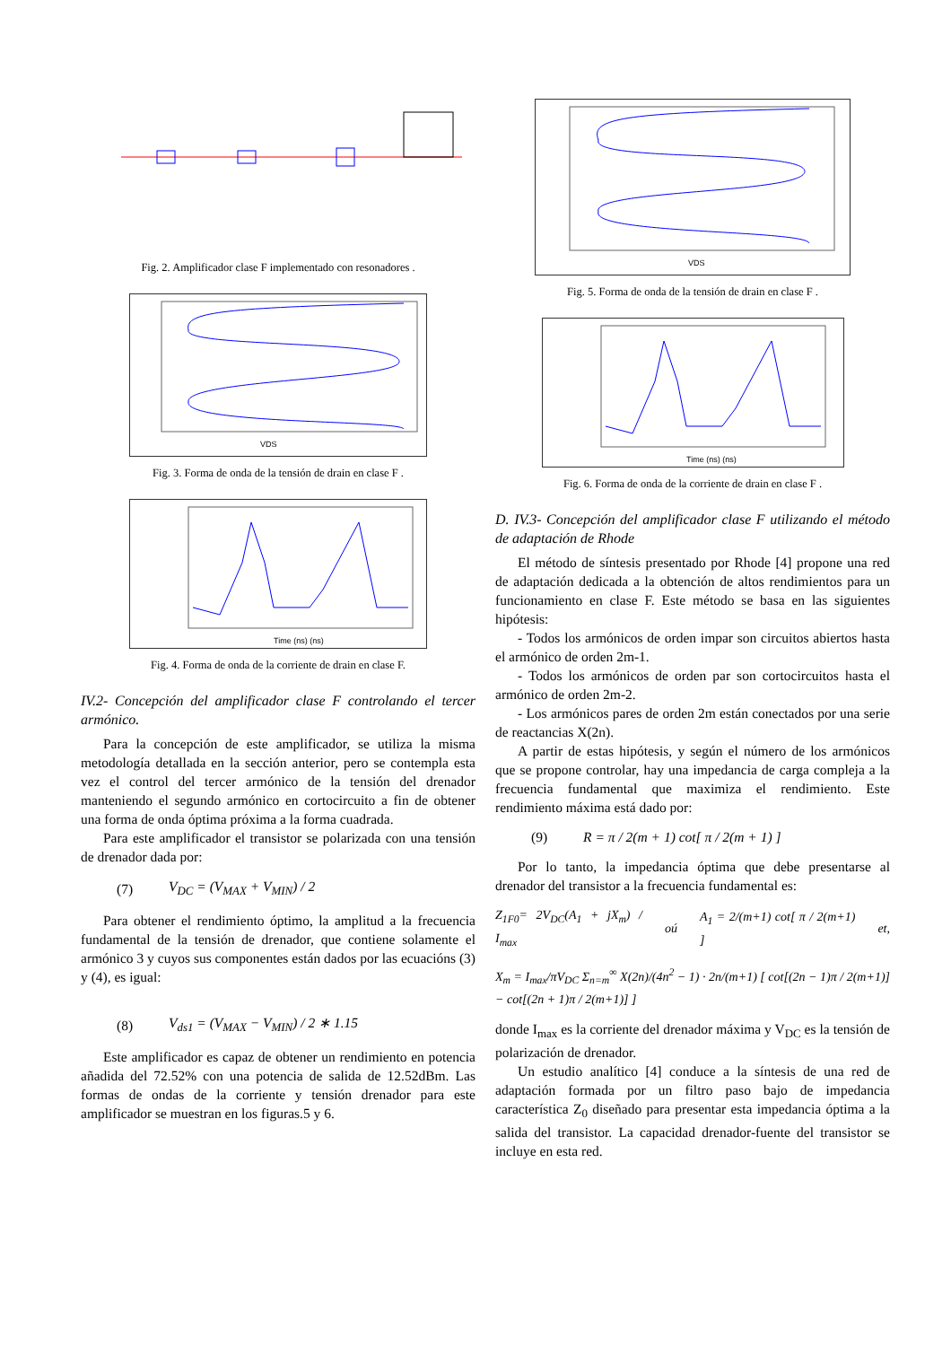Fig. 2. Amplificador clase F implementado con resonadores .
VDS
Fig. 3. Forma de onda de la tensión de drain en clase F .
Time (ns) (ns)
Fig. 4. Forma de onda de la corriente de drain en clase F.
IV.2- Concepción del amplificador clase F controlando el tercer armónico.
Para la concepción de este amplificador, se utiliza la misma metodología detallada en la sección anterior, pero se contempla esta vez el control del tercer armónico de la tensión del drenador manteniendo el segundo armónico en cortocircuito a fin de obtener una forma de onda óptima próxima a la forma cuadrada.
Para este amplificador el transistor se polarizada con una tensión de drenador dada por:
(7) V<sub>DC</sub> = (V<sub>MAX</sub> + V<sub>MIN</sub>) / 2
Para obtener el rendimiento óptimo, la amplitud a la frecuencia fundamental de la tensión de drenador, que contiene solamente el armónico 3 y cuyos sus componentes están dados por las ecuacións (3) y (4), es igual:
(8) V<sub>ds1</sub> = (V<sub>MAX</sub> − V<sub>MIN</sub>) / 2 ∗ 1.15
Este amplificador es capaz de obtener un rendimiento en potencia añadida del 72.52% con una potencia de salida de 12.52dBm. Las formas de ondas de la corriente y tensión drenador para este amplificador se muestran en los figuras.5 y 6.
VDS
Fig. 5. Forma de onda de la tensión de drain en clase F .
Time (ns) (ns)
Fig. 6. Forma de onda de la corriente de drain en clase F .
D. IV.3- Concepción del amplificador clase F utilizando el método de adaptación de Rhode
El método de síntesis presentado por Rhode [4] propone una red de adaptación dedicada a la obtención de altos rendimientos para un funcionamiento en clase F. Este método se basa en las siguientes hipótesis:
- Todos los armónicos de orden impar son circuitos abiertos hasta el armónico de orden 2m-1.
- Todos los armónicos de orden par son cortocircuitos hasta el armónico de orden 2m-2.
- Los armónicos pares de orden 2m están conectados por una serie de reactancias X(2n).
A partir de estas hipótesis, y según el número de los armónicos que se propone controlar, hay una impedancia de carga compleja a la frecuencia fundamental que maximiza el rendimiento. Este rendimiento máxima está dado por:
(9) R = π / 2(m + 1) cot[ π / 2(m + 1) ]
Por lo tanto, la impedancia óptima que debe presentarse al drenador del transistor a la frecuencia fundamental es:
Z<sub>1F0</sub>= 2V<sub>DC</sub>(A<sub>1</sub> + jX<sub>m</sub>) / I<sub>max</sub> oú A<sub>1</sub> = 2/(m+1) cot[ π / 2(m+1) ] et,
X<sub>m</sub> = I<sub>max</sub>/πV<sub>DC</sub> Σ<sub>n=m</sub><sup>∞</sup> X(2n)/(4n<sup>2</sup> − 1) · 2n/(m+1) [ cot[(2n − 1)π / 2(m+1)] − cot[(2n + 1)π / 2(m+1)] ]
donde I<sub>max</sub> es la corriente del drenador máxima y V<sub>DC</sub> es la tensión de polarización de drenador.
Un estudio analítico [4] conduce a la síntesis de una red de adaptación formada por un filtro paso bajo de impedancia característica Z<sub>0</sub> diseñado para presentar esta impedancia óptima a la salida del transistor. La capacidad drenador-fuente del transistor se incluye en esta red.